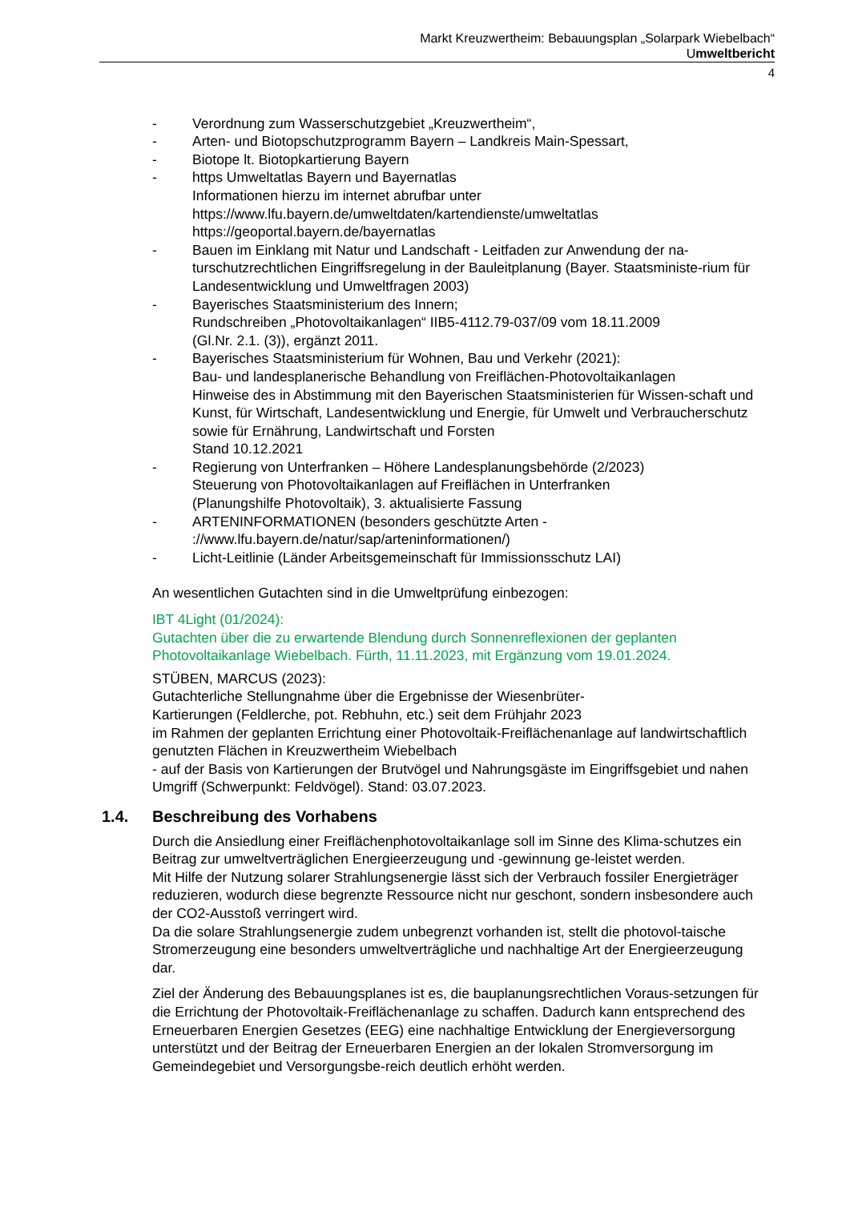Markt Kreuzwertheim: Bebauungsplan „Solarpark Wiebelbach“
Umweltbericht
4
- Verordnung zum Wasserschutzgebiet „Kreuzwertheim“,
- Arten- und Biotopschutzprogramm Bayern – Landkreis Main-Spessart,
- Biotope lt. Biotopkartierung Bayern
- https Umweltatlas Bayern und Bayernatlas
Informationen hierzu im internet abrufbar unter
https://www.lfu.bayern.de/umweltdaten/kartendienste/umweltatlas
https://geoportal.bayern.de/bayernatlas
- Bauen im Einklang mit Natur und Landschaft - Leitfaden zur Anwendung der na-turschutzrechtlichen Eingriffsregelung in der Bauleitplanung (Bayer. Staatsministe-rium für Landesentwicklung und Umweltfragen 2003)
- Bayerisches Staatsministerium des Innern;
Rundschreiben „Photovoltaikanlagen“ IIB5-4112.79-037/09 vom 18.11.2009
(Gl.Nr. 2.1. (3)), ergänzt 2011.
- Bayerisches Staatsministerium für Wohnen, Bau und Verkehr (2021):
Bau- und landesplanerische Behandlung von Freiflächen-Photovoltaikanlagen
Hinweise des in Abstimmung mit den Bayerischen Staatsministerien für Wissen-schaft und Kunst, für Wirtschaft, Landesentwicklung und Energie, für Umwelt und Verbraucherschutz sowie für Ernährung, Landwirtschaft und Forsten
Stand 10.12.2021
- Regierung von Unterfranken – Höhere Landesplanungsbehörde (2/2023)
Steuerung von Photovoltaikanlagen auf Freiflächen in Unterfranken
(Planungshilfe Photovoltaik), 3. aktualisierte Fassung
- ARTENINFORMATIONEN (besonders geschützte Arten -
://www.lfu.bayern.de/natur/sap/arteninformationen/)
- Licht-Leitlinie (Länder Arbeitsgemeinschaft für Immissionsschutz LAI)
An wesentlichen Gutachten sind in die Umweltprüfung einbezogen:
IBT 4Light (01/2024):
Gutachten über die zu erwartende Blendung durch Sonnenreflexionen der geplanten Photovoltaikanlage Wiebelbach. Fürth, 11.11.2023, mit Ergänzung vom 19.01.2024.
STÜBEN, MARCUS (2023):
Gutachterliche Stellungnahme über die Ergebnisse der Wiesenbrüter-
Kartierungen (Feldlerche, pot. Rebhuhn, etc.) seit dem Frühjahr 2023
im Rahmen der geplanten Errichtung einer Photovoltaik-Freiflächenanlage auf landwirtschaftlich genutzten Flächen in Kreuzwertheim Wiebelbach
- auf der Basis von Kartierungen der Brutvögel und Nahrungsgäste im Eingriffsgebiet und nahen Umgriff (Schwerpunkt: Feldvögel). Stand: 03.07.2023.
1.4. Beschreibung des Vorhabens
Durch die Ansiedlung einer Freiflächenphotovoltaikanlage soll im Sinne des Klima-schutzes ein Beitrag zur umweltverträglichen Energieerzeugung und -gewinnung ge-leistet werden.
Mit Hilfe der Nutzung solarer Strahlungsenergie lässt sich der Verbrauch fossiler Energieträger reduzieren, wodurch diese begrenzte Ressource nicht nur geschont, sondern insbesondere auch der CO2-Ausstoß verringert wird.
Da die solare Strahlungsenergie zudem unbegrenzt vorhanden ist, stellt die photovol-taische Stromerzeugung eine besonders umweltverträgliche und nachhaltige Art der Energieerzeugung dar.
Ziel der Änderung des Bebauungsplanes ist es, die bauplanungsrechtlichen Voraus-setzungen für die Errichtung der Photovoltaik-Freiflächenanlage zu schaffen. Dadurch kann entsprechend des Erneuerbaren Energien Gesetzes (EEG) eine nachhaltige Entwicklung der Energieversorgung unterstützt und der Beitrag der Erneuerbaren Energien an der lokalen Stromversorgung im Gemeindegebiet und Versorgungsbe-reich deutlich erhöht werden.